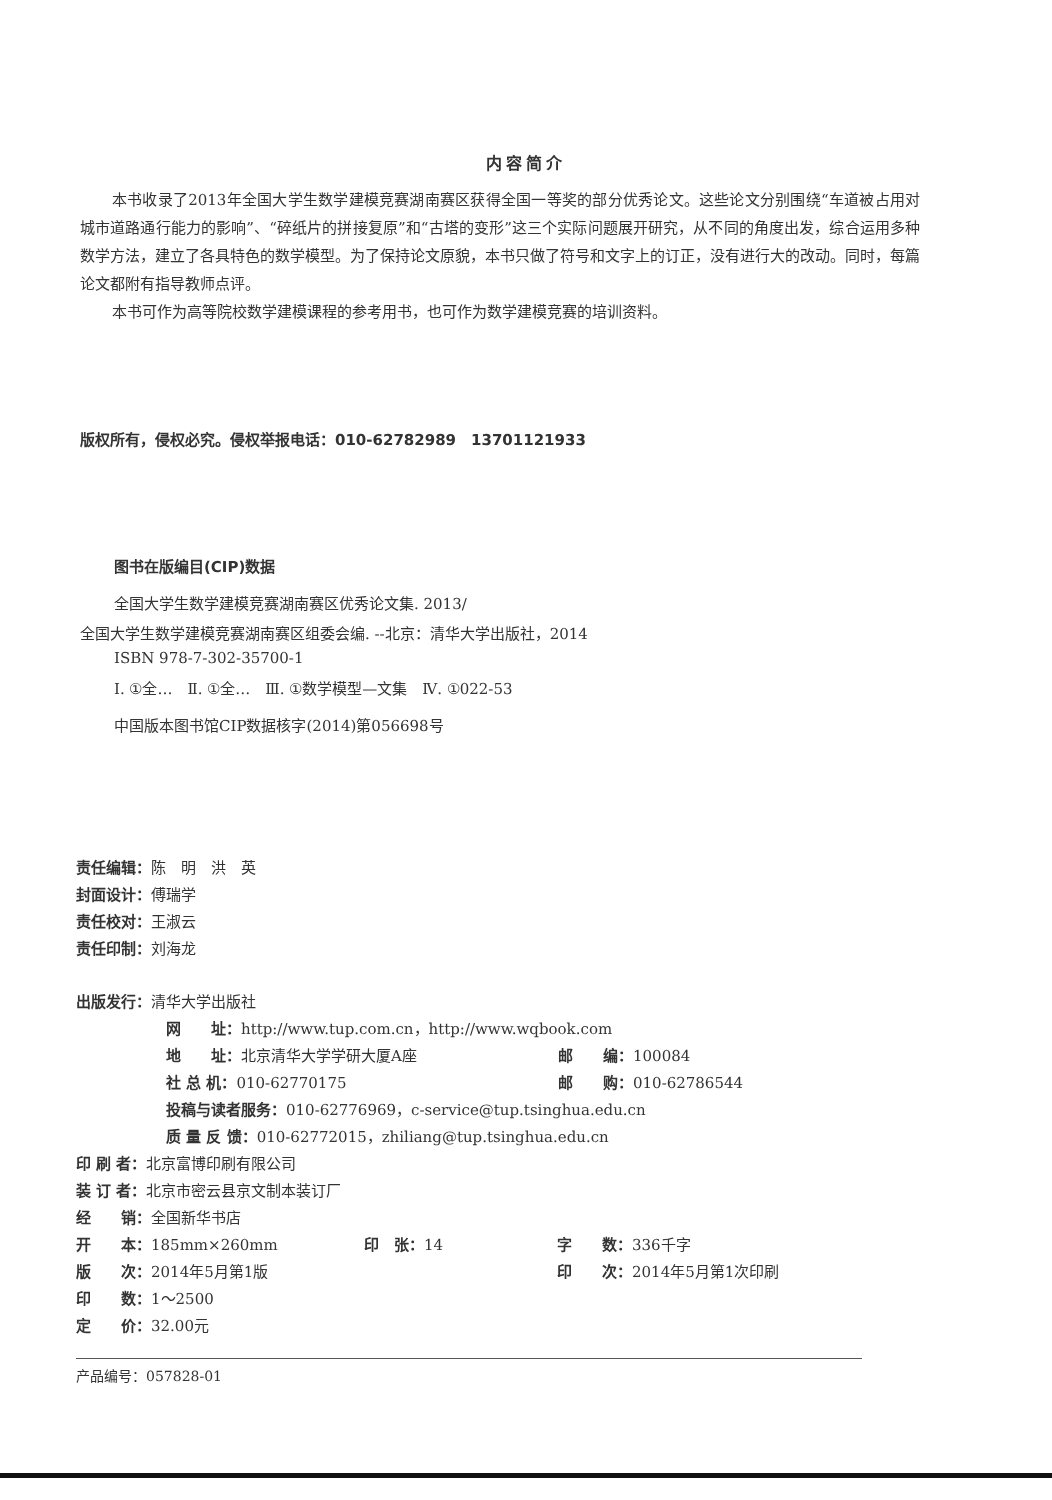内容简介
本书收录了2013年全国大学生数学建模竞赛湖南赛区获得全国一等奖的部分优秀论文。这些论文分别围绕“车道被占用对城市道路通行能力的影响”、“碎纸片的拼接复原”和“古塔的变形”这三个实际问题展开研究，从不同的角度出发，综合运用多种数学方法，建立了各具特色的数学模型。为了保持论文原貌，本书只做了符号和文字上的订正，没有进行大的改动。同时，每篇论文都附有指导教师点评。
本书可作为高等院校数学建模课程的参考用书，也可作为数学建模竞赛的培训资料。
版权所有，侵权必究。侵权举报电话：010-62782989　13701121933
图书在版编目(CIP)数据
全国大学生数学建模竞赛湖南赛区优秀论文集. 2013/
全国大学生数学建模竞赛湖南赛区组委会编. --北京：清华大学出版社，2014
ISBN 978-7-302-35700-1
Ⅰ. ①全…　Ⅱ. ①全…　Ⅲ. ①数学模型—文集　Ⅳ. ①022-53
中国版本图书馆CIP数据核字(2014)第056698号
责任编辑：陈　明　洪　英
封面设计：傅瑞学
责任校对：王淑云
责任印制：刘海龙
出版发行：清华大学出版社
网　　址：http://www.tup.com.cn，http://www.wqbook.com
| 地 址： 北京清华大学学研大厦A座 | 邮 编： 100084 |
| 社 总 机： 010-62770175 | 邮 购： 010-62786544 |
投稿与读者服务：010-62776969，c-service@tup.tsinghua.edu.cn
质 量 反 馈：010-62772015，zhiliang@tup.tsinghua.edu.cn
印 刷 者：北京富博印刷有限公司
装 订 者：北京市密云县京文制本装订厂
经　　销：全国新华书店
| 开 本： 185mm×260mm | 印 张： 14 | 字 数： 336千字 |
| 版 次： 2014年5月第1版 | | 印 次： 2014年5月第1次印刷 |
印　　数：1～2500
定　　价：32.00元
产品编号：057828-01